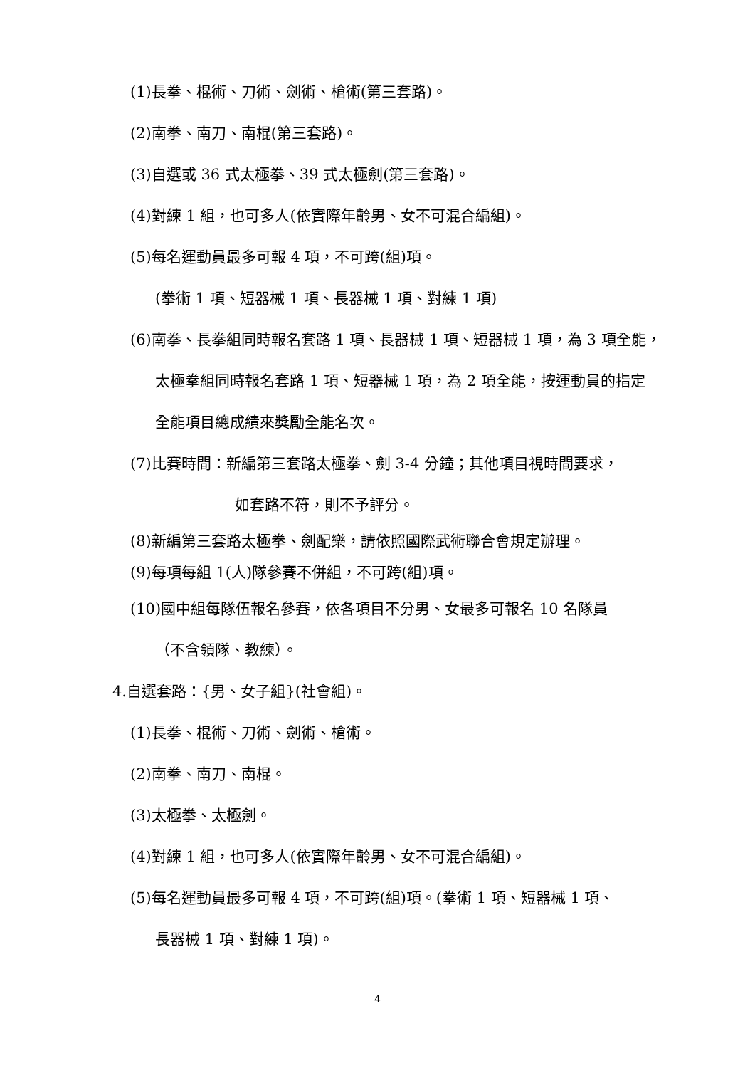(1)長拳、棍術、刀術、劍術、槍術(第三套路)。
(2)南拳、南刀、南棍(第三套路)。
(3)自選或 36 式太極拳、39 式太極劍(第三套路)。
(4)對練 1 組，也可多人(依實際年齡男、女不可混合編組)。
(5)每名運動員最多可報 4 項，不可跨(組)項。
(拳術 1 項、短器械 1 項、長器械 1 項、對練 1 項)
(6)南拳、長拳組同時報名套路 1 項、長器械 1 項、短器械 1 項，為 3 項全能，
太極拳組同時報名套路 1 項、短器械 1 項，為 2 項全能，按運動員的指定
全能項目總成績來獎勵全能名次。
(7)比賽時間：新編第三套路太極拳、劍 3-4 分鐘；其他項目視時間要求，
如套路不符，則不予評分。
(8)新編第三套路太極拳、劍配樂，請依照國際武術聯合會規定辦理。
(9)每項每組 1(人)隊參賽不併組，不可跨(組)項。
(10)國中組每隊伍報名參賽，依各項目不分男、女最多可報名 10 名隊員
（不含領隊、教練）。
4.自選套路：{男、女子組}(社會組)。
(1)長拳、棍術、刀術、劍術、槍術。
(2)南拳、南刀、南棍。
(3)太極拳、太極劍。
(4)對練 1 組，也可多人(依實際年齡男、女不可混合編組)。
(5)每名運動員最多可報 4 項，不可跨(組)項。(拳術 1 項、短器械 1 項、
長器械 1 項、對練 1 項)。
4